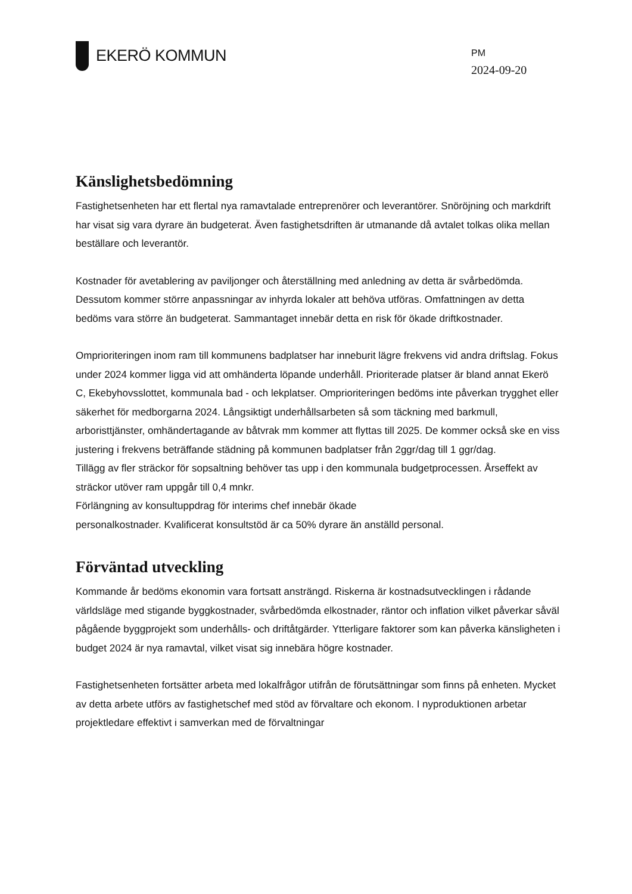EKERÖ KOMMUN
PM
2024-09-20
Känslighetsbedömning
Fastighetsenheten har ett flertal nya ramavtalade entreprenörer och leverantörer. Snöröjning och markdrift har visat sig vara dyrare än budgeterat. Även fastighetsdriften är utmanande då avtalet tolkas olika mellan beställare och leverantör.
Kostnader för avetablering av paviljonger och återställning med anledning av detta är svårbedömda. Dessutom kommer större anpassningar av inhyrda lokaler att behöva utföras. Omfattningen av detta bedöms vara större än budgeterat. Sammantaget innebär detta en risk för ökade driftkostnader.
Omprioriteringen inom ram till kommunens badplatser har inneburit lägre frekvens vid andra driftslag. Fokus under 2024 kommer ligga vid att omhänderta löpande underhåll. Prioriterade platser är bland annat Ekerö C, Ekebyhovsslottet, kommunala bad - och lekplatser. Omprioriteringen bedöms inte påverkan trygghet eller säkerhet för medborgarna 2024. Långsiktigt underhållsarbeten så som täckning med barkmull, arboristtjänster, omhändertagande av båtvrak mm kommer att flyttas till 2025. De kommer också ske en viss justering i frekvens beträffande städning på kommunen badplatser från 2ggr/dag till 1 ggr/dag.
Tillägg av fler sträckor för sopsaltning behöver tas upp i den kommunala budgetprocessen. Årseffekt av sträckor utöver ram uppgår till 0,4 mnkr.
Förlängning av konsultuppdrag för interims chef innebär ökade
personalkostnader. Kvalificerat konsultstöd är ca 50% dyrare än anställd personal.
Förväntad utveckling
Kommande år bedöms ekonomin vara fortsatt ansträngd. Riskerna är kostnadsutvecklingen i rådande världsläge med stigande byggkostnader, svårbedömda elkostnader, räntor och inflation vilket påverkar såväl pågående byggprojekt som underhålls- och driftåtgärder. Ytterligare faktorer som kan påverka känsligheten i budget 2024 är nya ramavtal, vilket visat sig innebära högre kostnader.
Fastighetsenheten fortsätter arbeta med lokalfrågor utifrån de förutsättningar som finns på enheten. Mycket av detta arbete utförs av fastighetschef med stöd av förvaltare och ekonom. I nyproduktionen arbetar projektledare effektivt i samverkan med de förvaltningar